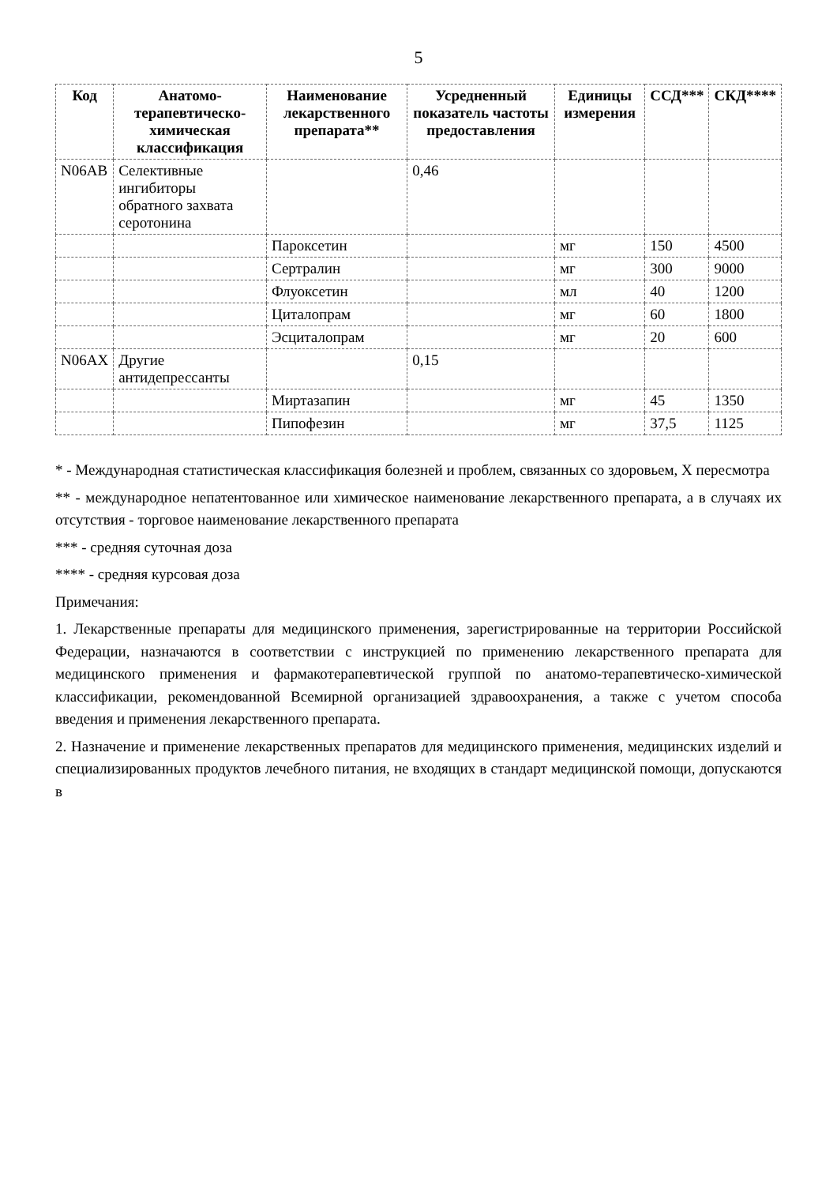5
| Код | Анатомо-терапевтическо-химическая классификация | Наименование лекарственного препарата** | Усредненный показатель частоты предоставления | Единицы измерения | ССД*** | СКД**** |
| --- | --- | --- | --- | --- | --- | --- |
| N06AB | Селективные ингибиторы обратного захвата серотонина | | 0,46 | | | |
| | | Пароксетин | | мг | 150 | 4500 |
| | | Сертралин | | мг | 300 | 9000 |
| | | Флуоксетин | | мл | 40 | 1200 |
| | | Циталопрам | | мг | 60 | 1800 |
| | | Эсциталопрам | | мг | 20 | 600 |
| N06AX | Другие антидепрессанты | | 0,15 | | | |
| | | Миртазапин | | мг | 45 | 1350 |
| | | Пипофезин | | мг | 37,5 | 1125 |
* - Международная статистическая классификация болезней и проблем, связанных со здоровьем, X пересмотра
** - международное непатентованное или химическое наименование лекарственного препарата, а в случаях их отсутствия - торговое наименование лекарственного препарата
*** - средняя суточная доза
**** - средняя курсовая доза
Примечания:
1. Лекарственные препараты для медицинского применения, зарегистрированные на территории Российской Федерации, назначаются в соответствии с инструкцией по применению лекарственного препарата для медицинского применения и фармакотерапевтической группой по анатомо-терапевтическо-химической классификации, рекомендованной Всемирной организацией здравоохранения, а также с учетом способа введения и применения лекарственного препарата.
2. Назначение и применение лекарственных препаратов для медицинского применения, медицинских изделий и специализированных продуктов лечебного питания, не входящих в стандарт медицинской помощи, допускаются в